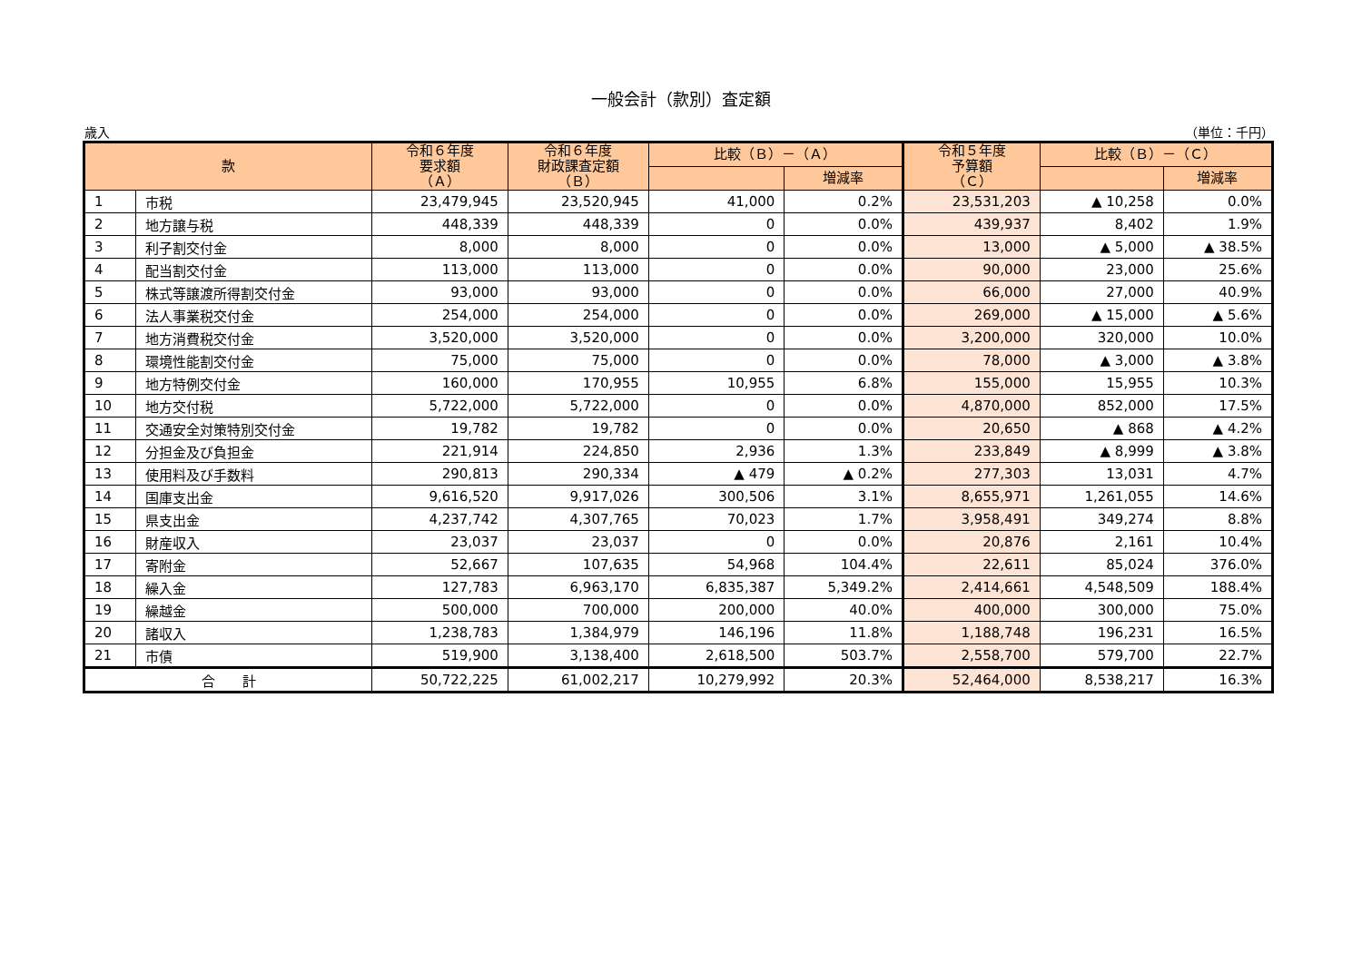一般会計（款別）査定額
歳入 （単位：千円）
| 款 | | 令和６年度 要求額 （Ａ） | 令和６年度 財政課査定額 （Ｂ） | 比較（Ｂ）－（Ａ） | | 令和５年度 予算額 （Ｃ） | 比較（Ｂ）－（Ｃ） | |
| --- | --- | --- | --- | --- | --- | --- | --- | --- |
| | | | | | 増減率 | | | 増減率 |
| 1 | 市税 | 23,479,945 | 23,520,945 | 41,000 | 0.2% | 23,531,203 | ▲ 10,258 | 0.0% |
| 2 | 地方譲与税 | 448,339 | 448,339 | 0 | 0.0% | 439,937 | 8,402 | 1.9% |
| 3 | 利子割交付金 | 8,000 | 8,000 | 0 | 0.0% | 13,000 | ▲ 5,000 | ▲ 38.5% |
| 4 | 配当割交付金 | 113,000 | 113,000 | 0 | 0.0% | 90,000 | 23,000 | 25.6% |
| 5 | 株式等譲渡所得割交付金 | 93,000 | 93,000 | 0 | 0.0% | 66,000 | 27,000 | 40.9% |
| 6 | 法人事業税交付金 | 254,000 | 254,000 | 0 | 0.0% | 269,000 | ▲ 15,000 | ▲ 5.6% |
| 7 | 地方消費税交付金 | 3,520,000 | 3,520,000 | 0 | 0.0% | 3,200,000 | 320,000 | 10.0% |
| 8 | 環境性能割交付金 | 75,000 | 75,000 | 0 | 0.0% | 78,000 | ▲ 3,000 | ▲ 3.8% |
| 9 | 地方特例交付金 | 160,000 | 170,955 | 10,955 | 6.8% | 155,000 | 15,955 | 10.3% |
| 10 | 地方交付税 | 5,722,000 | 5,722,000 | 0 | 0.0% | 4,870,000 | 852,000 | 17.5% |
| 11 | 交通安全対策特別交付金 | 19,782 | 19,782 | 0 | 0.0% | 20,650 | ▲ 868 | ▲ 4.2% |
| 12 | 分担金及び負担金 | 221,914 | 224,850 | 2,936 | 1.3% | 233,849 | ▲ 8,999 | ▲ 3.8% |
| 13 | 使用料及び手数料 | 290,813 | 290,334 | ▲ 479 | ▲ 0.2% | 277,303 | 13,031 | 4.7% |
| 14 | 国庫支出金 | 9,616,520 | 9,917,026 | 300,506 | 3.1% | 8,655,971 | 1,261,055 | 14.6% |
| 15 | 県支出金 | 4,237,742 | 4,307,765 | 70,023 | 1.7% | 3,958,491 | 349,274 | 8.8% |
| 16 | 財産収入 | 23,037 | 23,037 | 0 | 0.0% | 20,876 | 2,161 | 10.4% |
| 17 | 寄附金 | 52,667 | 107,635 | 54,968 | 104.4% | 22,611 | 85,024 | 376.0% |
| 18 | 繰入金 | 127,783 | 6,963,170 | 6,835,387 | 5,349.2% | 2,414,661 | 4,548,509 | 188.4% |
| 19 | 繰越金 | 500,000 | 700,000 | 200,000 | 40.0% | 400,000 | 300,000 | 75.0% |
| 20 | 諸収入 | 1,238,783 | 1,384,979 | 146,196 | 11.8% | 1,188,748 | 196,231 | 16.5% |
| 21 | 市債 | 519,900 | 3,138,400 | 2,618,500 | 503.7% | 2,558,700 | 579,700 | 22.7% |
| 合 計 | | 50,722,225 | 61,002,217 | 10,279,992 | 20.3% | 52,464,000 | 8,538,217 | 16.3% |